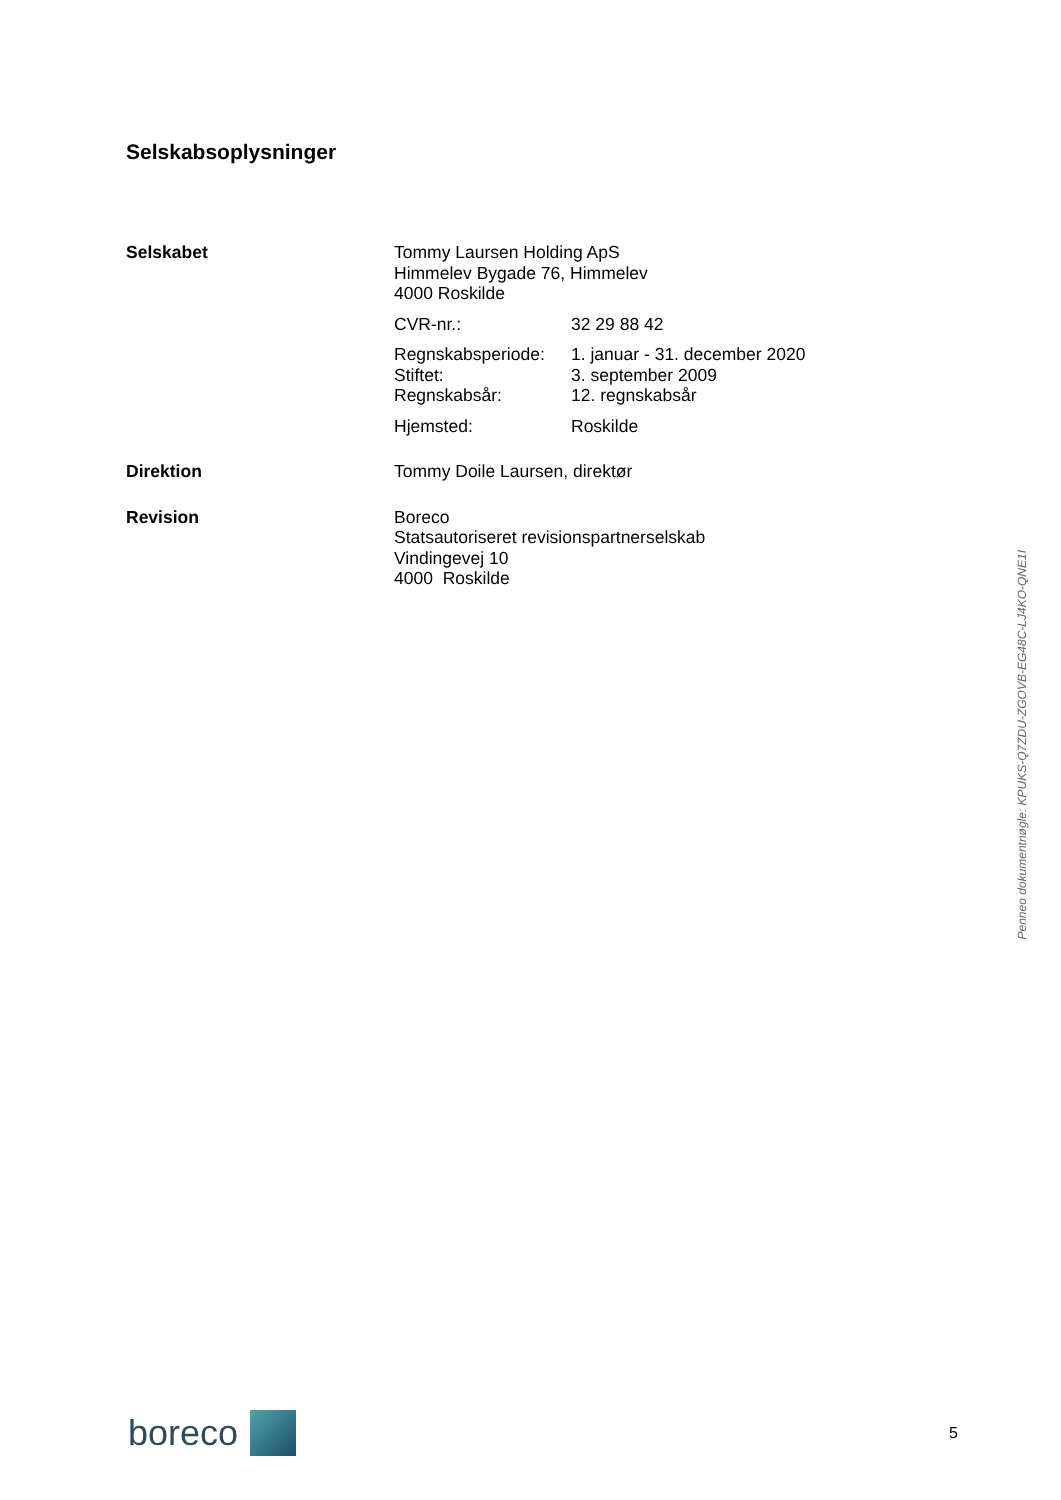Selskabsoplysninger
Selskabet Tommy Laursen Holding ApS
Himmelev Bygade 76, Himmelev
4000 Roskilde
CVR-nr.: 32 29 88 42
Regnskabsperiode: 1. januar - 31. december 2020
Stiftet: 3. september 2009
Regnskabsår: 12. regnskabsår
Hjemsted: Roskilde
Direktion Tommy Doile Laursen, direktør
Revision Boreco
Statsautoriseret revisionspartnerselskab
Vindingevej 10
4000 Roskilde
Penneo dokumentnøgle: KPUKS-Q7ZDU-ZGOVB-EG48C-LJ4KO-QNE1I
boreco
5